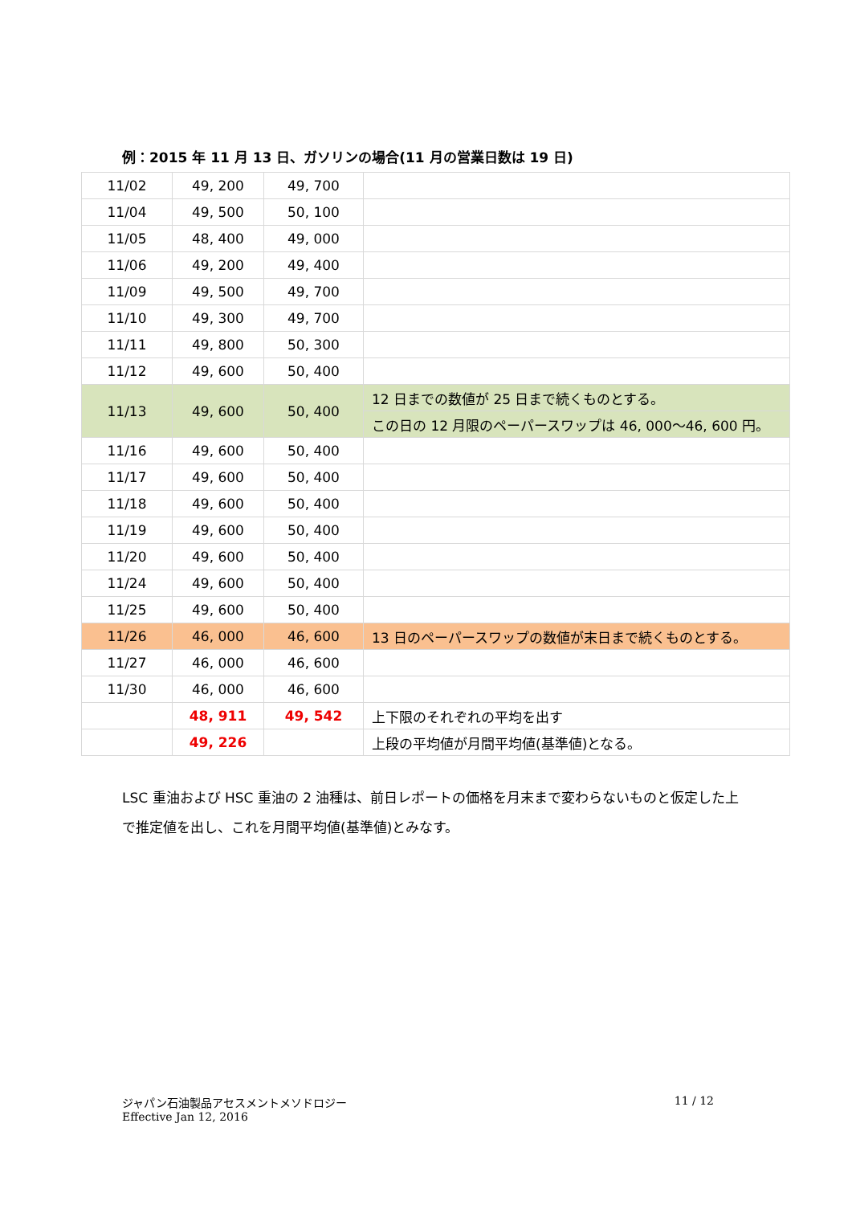例：2015 年 11 月 13 日、ガソリンの場合(11 月の営業日数は 19 日)
| 11/02 | 49, 200 | 49, 700 | |
| 11/04 | 49, 500 | 50, 100 | |
| 11/05 | 48, 400 | 49, 000 | |
| 11/06 | 49, 200 | 49, 400 | |
| 11/09 | 49, 500 | 49, 700 | |
| 11/10 | 49, 300 | 49, 700 | |
| 11/11 | 49, 800 | 50, 300 | |
| 11/12 | 49, 600 | 50, 400 | |
| 11/13 | 49, 600 | 50, 400 | 12 日までの数値が 25 日まで続くものとする。 |
| | | | この日の 12 月限のペーパースワップは 46, 000～46, 600 円。 |
| 11/16 | 49, 600 | 50, 400 | |
| 11/17 | 49, 600 | 50, 400 | |
| 11/18 | 49, 600 | 50, 400 | |
| 11/19 | 49, 600 | 50, 400 | |
| 11/20 | 49, 600 | 50, 400 | |
| 11/24 | 49, 600 | 50, 400 | |
| 11/25 | 49, 600 | 50, 400 | |
| 11/26 | 46, 000 | 46, 600 | 13 日のペーパースワップの数値が末日まで続くものとする。 |
| 11/27 | 46, 000 | 46, 600 | |
| 11/30 | 46, 000 | 46, 600 | |
| | 48, 911 | 49, 542 | 上下限のそれぞれの平均を出す |
| | 49, 226 | | 上段の平均値が月間平均値(基準値)となる。 |
LSC 重油および HSC 重油の 2 油種は、前日レポートの価格を月末まで変わらないものと仮定した上で推定値を出し、これを月間平均値(基準値)とみなす。
ジャパン石油製品アセスメントメソドロジー
Effective Jan 12, 2016
11 / 12